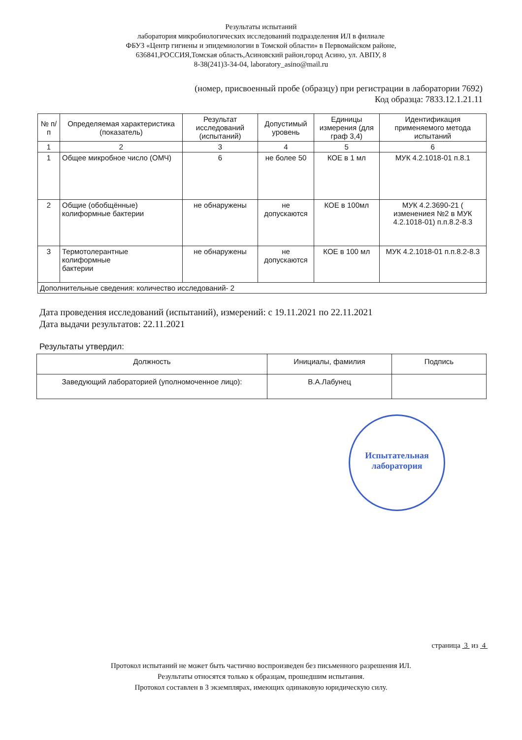Результаты испытаний
лаборатория микробиологических исследований подразделения ИЛ в филиале
ФБУЗ «Центр гигиены и эпидемиологии в Томской области» в Первомайском районе,
636841,РОССИЯ,Томская область,Асиновский район,город Асино, ул. АВПУ, 8
8-38(241)3-34-04, laboratory_asino@mail.ru
(номер, присвоенный пробе (образцу) при регистрации в лаборатории 7692)
Код образца: 7833.12.1.21.11
| № п/п | Определяемая характеристика (показатель) | Результат исследований (испытаний) | Допустимый уровень | Единицы измерения (для граф 3,4) | Идентификация применяемого метода испытаний |
| --- | --- | --- | --- | --- | --- |
| 1 | 2 | 3 | 4 | 5 | 6 |
| 1 | Общее микробное число (ОМЧ) | 6 | не более 50 | КОЕ в 1 мл | МУК 4.2.1018-01 п.8.1 |
| 2 | Общие (обобщённые) колиформные бактерии | не обнаружены | не допускаются | КОЕ в 100мл | МУК 4.2.3690-21 ( изменениея №2 в МУК 4.2.1018-01) п.п.8.2-8.3 |
| 3 | Термотолерантные колиформные бактерии | не обнаружены | не допускаются | КОЕ в 100 мл | МУК 4.2.1018-01 п.п.8.2-8.3 |
| Дополнительные сведения: количество исследований- 2 | | | | | |
Дата проведения исследований (испытаний), измерений: с 19.11.2021 по 22.11.2021
Дата выдачи результатов: 22.11.2021
Результаты утвердил:
| Должность | Инициалы, фамилия | Подпись |
| Заведующий лабораторией (уполномоченное лицо): | В.А.Лабунец | |
Испытательная
лаборатория
страница 3 из 4
Протокол испытаний не может быть частично воспроизведен без письменного разрешения ИЛ.
Результаты относятся только к образцам, прошедшим испытания.
Протокол составлен в 3 экземплярах, имеющих одинаковую юридическую силу.